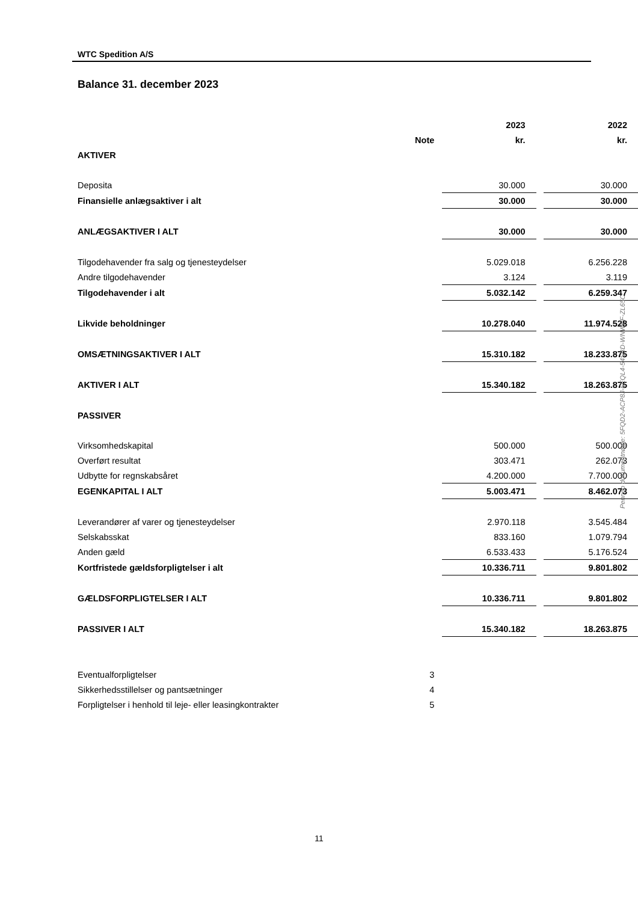WTC Spedition A/S
Balance 31. december 2023
| | | | 2023 | | 2022 |
| | Note | | kr. | | kr. |
| AKTIVER | | | | | |
| Deposita | | | 30.000 | | 30.000 |
| Finansielle anlægsaktiver i alt | | | 30.000 | | 30.000 |
| ANLÆGSAKTIVER I ALT | | | 30.000 | | 30.000 |
| Tilgodehavender fra salg og tjenesteydelser | | | 5.029.018 | | 6.256.228 |
| Andre tilgodehavender | | | 3.124 | | 3.119 |
| Tilgodehavender i alt | | | 5.032.142 | | 6.259.347 |
| Likvide beholdninger | | | 10.278.040 | | 11.974.528 |
| OMSÆTNINGSAKTIVER I ALT | | | 15.310.182 | | 18.233.875 |
| AKTIVER I ALT | | | 15.340.182 | | 18.263.875 |
| PASSIVER | | | | | |
| Virksomhedskapital | | | 500.000 | | 500.000 |
| Overført resultat | | | 303.471 | | 262.073 |
| Udbytte for regnskabsåret | | | 4.200.000 | | 7.700.000 |
| EGENKAPITAL I ALT | | | 5.003.471 | | 8.462.073 |
| Leverandører af varer og tjenesteydelser | | | 2.970.118 | | 3.545.484 |
| Selskabsskat | | | 833.160 | | 1.079.794 |
| Anden gæld | | | 6.533.433 | | 5.176.524 |
| Kortfristede gældsforpligtelser i alt | | | 10.336.711 | | 9.801.802 |
| GÆLDSFORPLIGTELSER I ALT | | | 10.336.711 | | 9.801.802 |
| PASSIVER I ALT | | | 15.340.182 | | 18.263.875 |
| Eventualforpligtelser | 3 | | | | |
| Sikkerhedsstillelser og pantsætninger | 4 | | | | |
| Forpligtelser i henhold til leje- eller leasingkontrakter | 5 | | | | |
Penneo dokumentnøgle: 5FQD2-ACP8J-5EQL4-54SBD-WNWEF-ZL65C
11